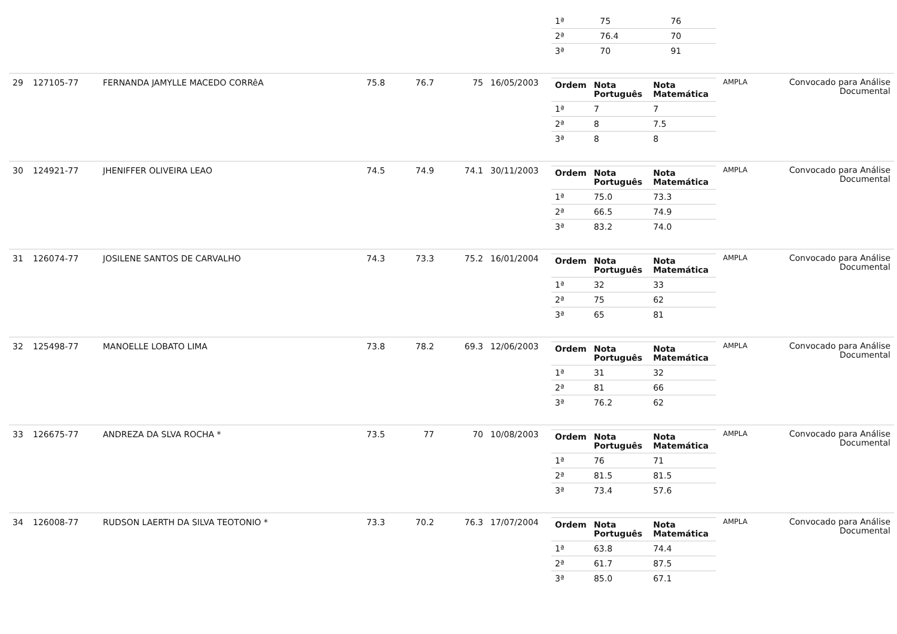| | | | | | | | / 1ª / 75 / 76 / / 2ª / 76.4 / 70 / / 3ª / 70 / 91 / | | |
| 29 | 127105-77 | FERNANDA JAMYLLE MACEDO CORRêA | 75.8 | 76.7 | 75 | 16/05/2003 | / Ordem / Nota Português / Nota Matemática / / --- / --- / --- / / 1ª / 7 / 7 / / 2ª / 8 / 7.5 / / 3ª / 8 / 8 / | AMPLA | Convocado para Análise Documental |
| 30 | 124921-77 | JHENIFFER OLIVEIRA LEAO | 74.5 | 74.9 | 74.1 | 30/11/2003 | / Ordem / Nota Português / Nota Matemática / / --- / --- / --- / / 1ª / 75.0 / 73.3 / / 2ª / 66.5 / 74.9 / / 3ª / 83.2 / 74.0 / | AMPLA | Convocado para Análise Documental |
| 31 | 126074-77 | JOSILENE SANTOS DE CARVALHO | 74.3 | 73.3 | 75.2 | 16/01/2004 | / Ordem / Nota Português / Nota Matemática / / --- / --- / --- / / 1ª / 32 / 33 / / 2ª / 75 / 62 / / 3ª / 65 / 81 / | AMPLA | Convocado para Análise Documental |
| 32 | 125498-77 | MANOELLE LOBATO LIMA | 73.8 | 78.2 | 69.3 | 12/06/2003 | / Ordem / Nota Português / Nota Matemática / / --- / --- / --- / / 1ª / 31 / 32 / / 2ª / 81 / 66 / / 3ª / 76.2 / 62 / | AMPLA | Convocado para Análise Documental |
| 33 | 126675-77 | ANDREZA DA SLVA ROCHA * | 73.5 | 77 | 70 | 10/08/2003 | / Ordem / Nota Português / Nota Matemática / / --- / --- / --- / / 1ª / 76 / 71 / / 2ª / 81.5 / 81.5 / / 3ª / 73.4 / 57.6 / | AMPLA | Convocado para Análise Documental |
| 34 | 126008-77 | RUDSON LAERTH DA SILVA TEOTONIO * | 73.3 | 70.2 | 76.3 | 17/07/2004 | / Ordem / Nota Português / Nota Matemática / / --- / --- / --- / / 1ª / 63.8 / 74.4 / / 2ª / 61.7 / 87.5 / / 3ª / 85.0 / 67.1 / | AMPLA | Convocado para Análise Documental |